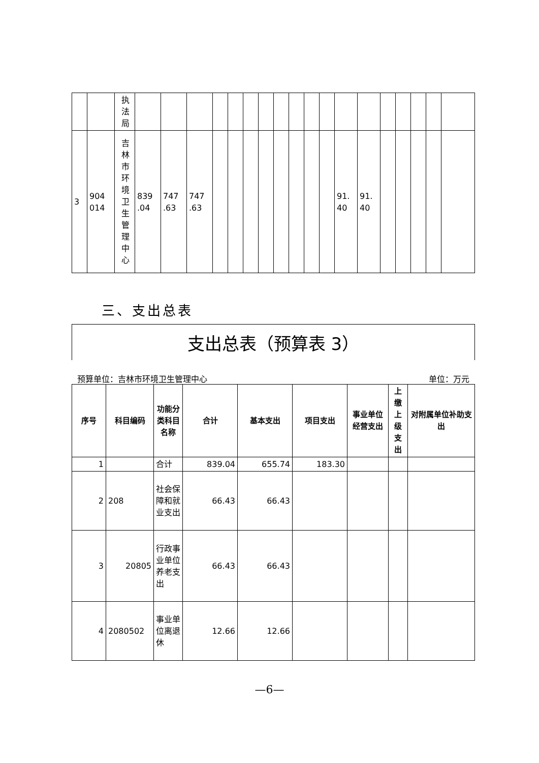| | | 执法局 | | | | | | | | | | | | | | | | | | |
| 3 | 904 014 | 吉林市环境卫生管理中心 | 839 .04 | 747 .63 | 747 .63 | | | | | | | | | 91. 40 | 91. 40 | | | | | |
三、支出总表
支出总表（预算表 3）
预算单位：吉林市环境卫生管理中心 单位：万元
| 序号 | 科目编码 | 功能分类科目名称 | 合计 | 基本支出 | 项目支出 | 事业单位经营支出 | 上缴上级支出 | 对附属单位补助支出 |
| --- | --- | --- | --- | --- | --- | --- | --- | --- |
| 1 | | 合计 | 839.04 | 655.74 | 183.30 | | | |
| 2 | 208 | 社会保障和就业支出 | 66.43 | 66.43 | | | | |
| 3 | 20805 | 行政事业单位养老支出 | 66.43 | 66.43 | | | | |
| 4 | 2080502 | 事业单位离退休 | 12.66 | 12.66 | | | | |
—6—